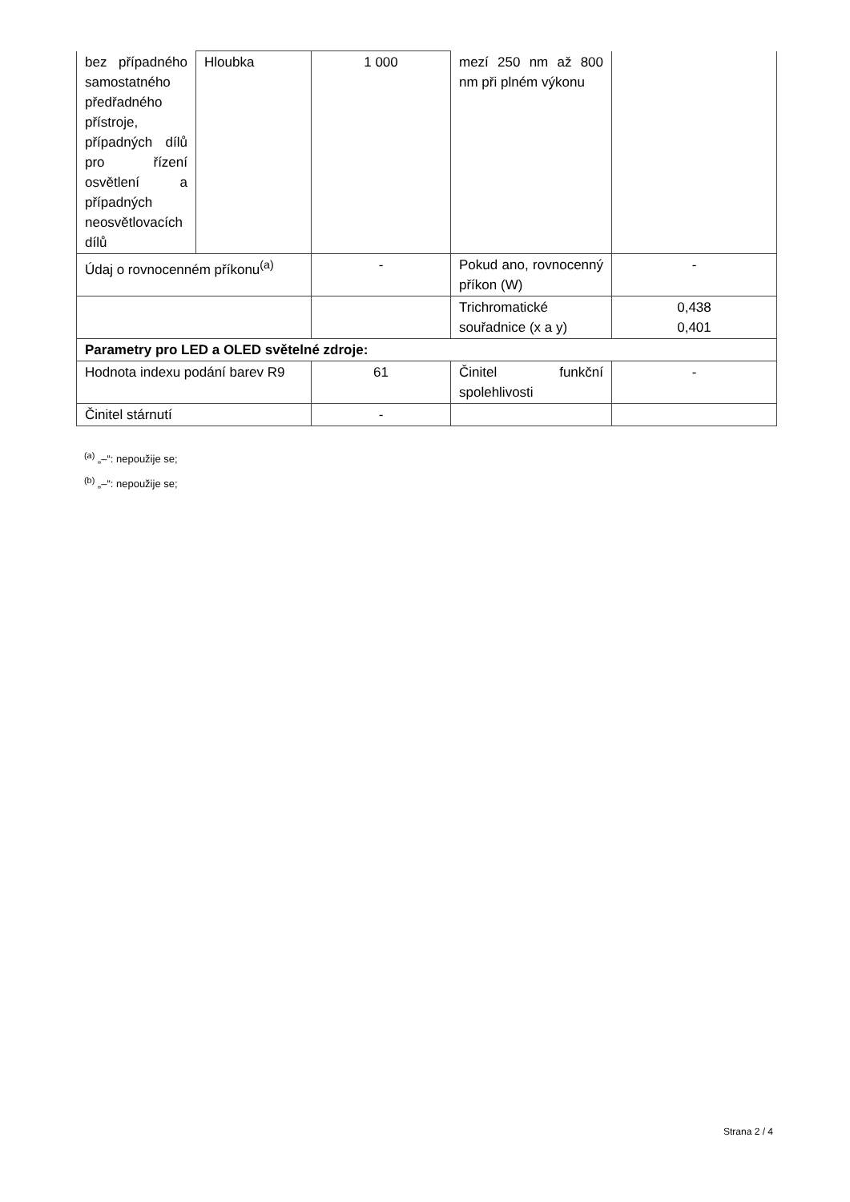| bez případného samostatného předřadného přístroje, případných dílů pro řízení osvětlení a případných neosvětlovacích dílů | Hloubka | 1 000 | mezí 250 nm až 800 nm při plném výkonu | |
| Údaj o rovnocenném příkonu<sup>(a)</sup> | | - | Pokud ano, rovnocenný příkon (W) | - |
| | | | Trichromatické souřadnice (x a y) | 0,438 0,401 |
| Parametry pro LED a OLED světelné zdroje: | | | | |
| Hodnota indexu podání barev R9 | | 61 | Činitel funkční spolehlivosti | - |
| Činitel stárnutí | | - | | |
<sup>(a)</sup> „–“: nepoužije se;
<sup>(b)</sup> „–“: nepoužije se;
Strana 2 / 4